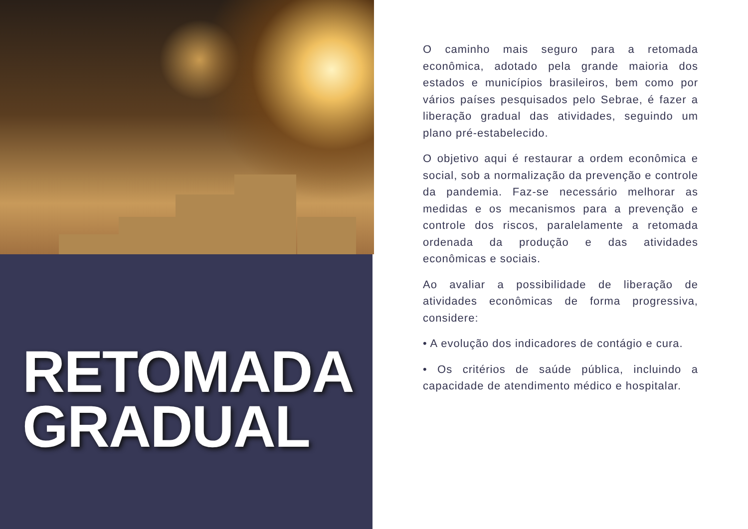RETOMADA
GRADUAL
O caminho mais seguro para a retomada econômica, adotado pela grande maioria dos estados e municípios brasileiros, bem como por vários países pesquisados pelo Sebrae, é fazer a liberação gradual das atividades, seguindo um plano pré-estabelecido.
O objetivo aqui é restaurar a ordem econômica e social, sob a normalização da prevenção e controle da pandemia. Faz-se necessário melhorar as medidas e os mecanismos para a prevenção e controle dos riscos, paralelamente a retomada ordenada da produção e das atividades econômicas e sociais.
Ao avaliar a possibilidade de liberação de atividades econômicas de forma progressiva, considere:
• A evolução dos indicadores de contágio e cura.
• Os critérios de saúde pública, incluindo a capacidade de atendimento médico e hospitalar.